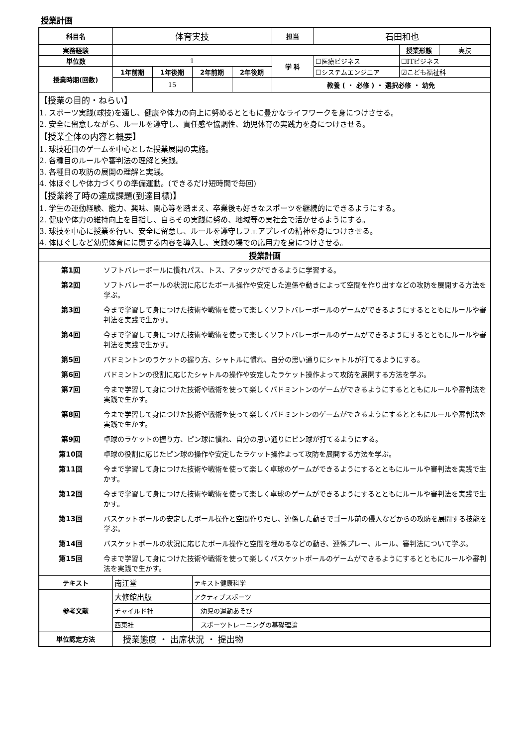授業計画
| 科目名 | 体育実技 | | | | 担当 | 石田和也 | | |
| 実務経験 | | | | | | | 授業形態 | 実技 |
| 単位数 | 1 | | | | 学 科 | ☐医療ビジネス | ☐ITビジネス | |
| 授業時期(回数) | 1年前期 | 1年後期 | 2年前期 | 2年後期 | | ☐システムエンジニア | ☑こども福祉科 | |
| | | 15 | | | 教養 ( ・ 必修 ) ・ 選択必修 ・ 幼免 | | | |
| 【授業の目的・ねらい】 1. スポーツ実践(球技)を通し、健康や体力の向上に努めるとともに豊かなライフワークを身につけさせる。 2. 安全に留意しながら、ルールを遵守し、責任感や協調性、幼児体育の実践力を身につけさせる。 【授業全体の内容と概要】 1. 球技種目のゲームを中心とした授業展開の実施。 2. 各種目のルールや審判法の理解と実践。 3. 各種目の攻防の展開の理解と実践。 4. 体ほぐしや体力づくりの準備運動。(できるだけ短時間で毎回) 【授業終了時の達成課題(到達目標)】 1. 学生の運動経験、能力、興味、関心等を踏まえ、卒業後も好きなスポーツを継続的にできるようにする。 2. 健康や体力の維持向上を目指し、自らその実践に努め、地域等の実社会で活かせるようにする。 3. 球技を中心に授業を行い、安全に留意し、ルールを遵守しフェアプレイの精神を身につけさせる。 4. 体ほぐしなど幼児体育にに関する内容を導入し、実践の場での応用力を身につけさせる。 | | | | | | | | |
| 授業計画 | | | | | | | | |
| / 第1回 / ソフトバレーボールに慣れパス、トス、アタックができるように学習する。 / / 第2回 / ソフトバレーボールの状況に応じたボール操作や安定した連係や動きによって空間を作り出すなどの攻防を展開する方法を学ぶ。 / / 第3回 / 今まで学習して身につけた技術や戦術を使って楽しくソフトバレーボールのゲームができるようにするとともにルールや審判法を実践で生かす。 / / 第4回 / 今まで学習して身につけた技術や戦術を使って楽しくソフトバレーボールのゲームができるようにするとともにルールや審判法を実践で生かす。 / / 第5回 / バドミントンのラケットの握り方、シャトルに慣れ、自分の思い通りにシャトルが打てるようにする。 / / 第6回 / バドミントンの役割に応じたシャトルの操作や安定したラケット操作よって攻防を展開する方法を学ぶ。 / / 第7回 / 今まで学習して身につけた技術や戦術を使って楽しくバドミントンのゲームができるようにするとともにルールや審判法を実践で生かす。 / / 第8回 / 今まで学習して身につけた技術や戦術を使って楽しくバドミントンのゲームができるようにするとともにルールや審判法を実践で生かす。 / / 第9回 / 卓球のラケットの握り方、ピン球に慣れ、自分の思い通りにピン球が打てるようにする。 / / 第10回 / 卓球の役割に応じたピン球の操作や安定したラケット操作よって攻防を展開する方法を学ぶ。 / / 第11回 / 今まで学習して身につけた技術や戦術を使って楽しく卓球のゲームができるようにするとともにルールや審判法を実践で生かす。 / / 第12回 / 今まで学習して身につけた技術や戦術を使って楽しく卓球のゲームができるようにするとともにルールや審判法を実践で生かす。 / / 第13回 / バスケットボールの安定したボール操作と空間作りだし、連係した動きでゴール前の侵入などからの攻防を展開する技能を学ぶ。 / / 第14回 / バスケットボールの状況に応じたボール操作と空間を埋めるなどの動き、連係プレー、ルール、審判法について学ぶ。 / / 第15回 / 今まで学習して身につけた技術や戦術を使って楽しくバスケットボールのゲームができるようにするとともにルールや審判法を実践で生かす。 / | | | | | | | | |
| テキスト | 南江堂 | | テキスト健康科学 | | | | | |
| 参考文献 | 大修館出版 | | アクティブスポーツ | | | | | |
| | チャイルド社 | | 幼児の運動あそび | | | | | |
| | 西東社 | | スポーツトレーニングの基礎理論 | | | | | |
| 単位認定方法 | 授業態度 ・ 出席状況 ・ 提出物 | | | | | | | |